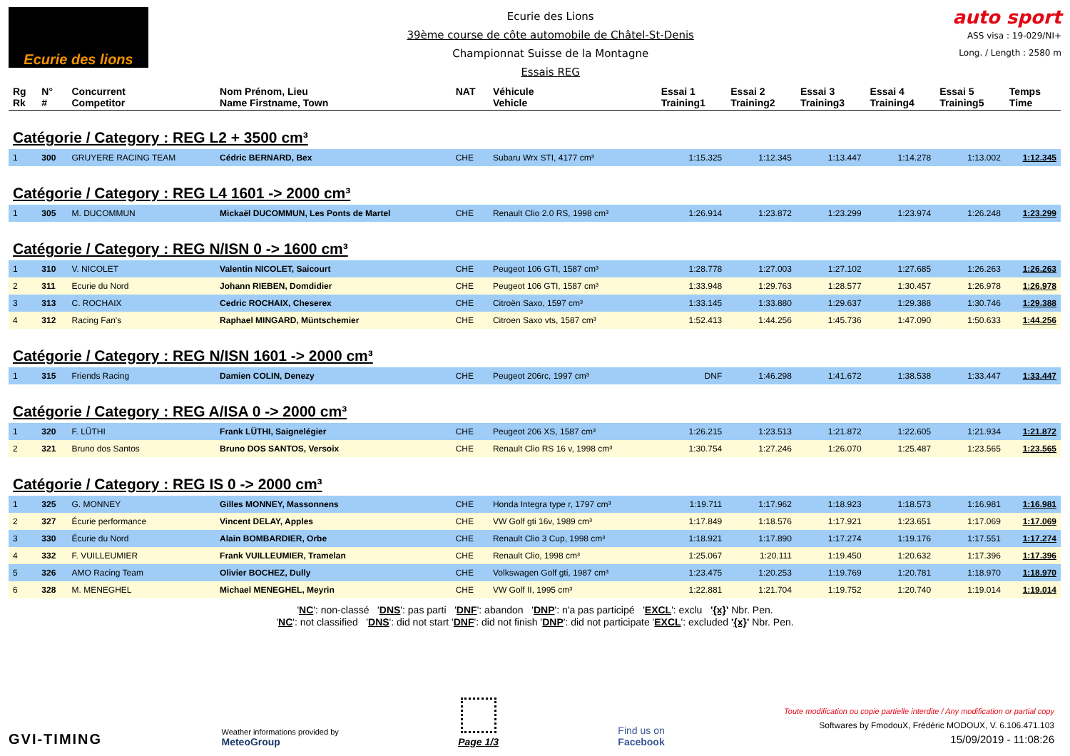Ecurie des lions
Ecurie des Lions
39ème course de côte automobile de Châtel-St-Denis
Championnat Suisse de la Montagne
Essais REG
auto sport
ASS visa : 19-029/NI+
Long. / Length : 2580 m
| Rg Rk | N° # | Concurrent Competitor | Nom Prénom, Lieu Name Firstname, Town | NAT | Véhicule Vehicle | Essai 1 Training1 | Essai 2 Training2 | Essai 3 Training3 | Essai 4 Training4 | Essai 5 Training5 | Temps Time |
| --- | --- | --- | --- | --- | --- | --- | --- | --- | --- | --- | --- |
| Catégorie / Category : REG L2 + 3500 cm³ | | | | | | | | | | | |
| 1 | 300 | GRUYERE RACING TEAM | Cédric BERNARD, Bex | CHE | Subaru Wrx STI, 4177 cm³ | 1:15.325 | 1:12.345 | 1:13.447 | 1:14.278 | 1:13.002 | 1:12.345 |
| Catégorie / Category : REG L4 1601 -> 2000 cm³ | | | | | | | | | | | |
| 1 | 305 | M. DUCOMMUN | Mickaël DUCOMMUN, Les Ponts de Martel | CHE | Renault Clio 2.0 RS, 1998 cm³ | 1:26.914 | 1:23.872 | 1:23.299 | 1:23.974 | 1:26.248 | 1:23.299 |
| Catégorie / Category : REG N/ISN 0 -> 1600 cm³ | | | | | | | | | | | |
| 1 | 310 | V. NICOLET | Valentin NICOLET, Saicourt | CHE | Peugeot 106 GTI, 1587 cm³ | 1:28.778 | 1:27.003 | 1:27.102 | 1:27.685 | 1:26.263 | 1:26.263 |
| 2 | 311 | Ecurie du Nord | Johann RIEBEN, Domdidier | CHE | Peugeot 106 GTI, 1587 cm³ | 1:33.948 | 1:29.763 | 1:28.577 | 1:30.457 | 1:26.978 | 1:26.978 |
| 3 | 313 | C. ROCHAIX | Cedric ROCHAIX, Cheserex | CHE | Citroën Saxo, 1597 cm³ | 1:33.145 | 1:33.880 | 1:29.637 | 1:29.388 | 1:30.746 | 1:29.388 |
| 4 | 312 | Racing Fan's | Raphael MINGARD, Müntschemier | CHE | Citroen Saxo vts, 1587 cm³ | 1:52.413 | 1:44.256 | 1:45.736 | 1:47.090 | 1:50.633 | 1:44.256 |
| Catégorie / Category : REG N/ISN 1601 -> 2000 cm³ | | | | | | | | | | | |
| 1 | 315 | Friends Racing | Damien COLIN, Denezy | CHE | Peugeot 206rc, 1997 cm³ | DNF | 1:46.298 | 1:41.672 | 1:38.538 | 1:33.447 | 1:33.447 |
| Catégorie / Category : REG A/ISA 0 -> 2000 cm³ | | | | | | | | | | | |
| 1 | 320 | F. LÜTHI | Frank LÜTHI, Saignelégier | CHE | Peugeot 206 XS, 1587 cm³ | 1:26.215 | 1:23.513 | 1:21.872 | 1:22.605 | 1:21.934 | 1:21.872 |
| 2 | 321 | Bruno dos Santos | Bruno DOS SANTOS, Versoix | CHE | Renault Clio RS 16 v, 1998 cm³ | 1:30.754 | 1:27.246 | 1:26.070 | 1:25.487 | 1:23.565 | 1:23.565 |
| Catégorie / Category : REG IS 0 -> 2000 cm³ | | | | | | | | | | | |
| 1 | 325 | G. MONNEY | Gilles MONNEY, Massonnens | CHE | Honda Integra type r, 1797 cm³ | 1:19.711 | 1:17.962 | 1:18.923 | 1:18.573 | 1:16.981 | 1:16.981 |
| 2 | 327 | Écurie performance | Vincent DELAY, Apples | CHE | VW Golf gti 16v, 1989 cm³ | 1:17.849 | 1:18.576 | 1:17.921 | 1:23.651 | 1:17.069 | 1:17.069 |
| 3 | 330 | Écurie du Nord | Alain BOMBARDIER, Orbe | CHE | Renault Clio 3 Cup, 1998 cm³ | 1:18.921 | 1:17.890 | 1:17.274 | 1:19.176 | 1:17.551 | 1:17.274 |
| 4 | 332 | F. VUILLEUMIER | Frank VUILLEUMIER, Tramelan | CHE | Renault Clio, 1998 cm³ | 1:25.067 | 1:20.111 | 1:19.450 | 1:20.632 | 1:17.396 | 1:17.396 |
| 5 | 326 | AMO Racing Team | Olivier BOCHEZ, Dully | CHE | Volkswagen Golf gti, 1987 cm³ | 1:23.475 | 1:20.253 | 1:19.769 | 1:20.781 | 1:18.970 | 1:18.970 |
| 6 | 328 | M. MENEGHEL | Michael MENEGHEL, Meyrin | CHE | VW Golf II, 1995 cm³ | 1:22.881 | 1:21.704 | 1:19.752 | 1:20.740 | 1:19.014 | 1:19.014 |
'NC': non-classé 'DNS': pas parti 'DNF': abandon 'DNP': n'a pas participé 'EXCL': exclu '{x}' Nbr. Pen.
'NC': not classified 'DNS': did not start 'DNF': did not finish 'DNP': did not participate 'EXCL': excluded '{x}' Nbr. Pen.
GVI-TIMING
Weather informations provided by
MeteoGroup
Page 1/3
Find us on
Facebook
Toute modification ou copie partielle interdite / Any modification or partial copy
Softwares by FmodouX, Frédéric MODOUX, V. 6.106.471.103
15/09/2019 - 11:08:26